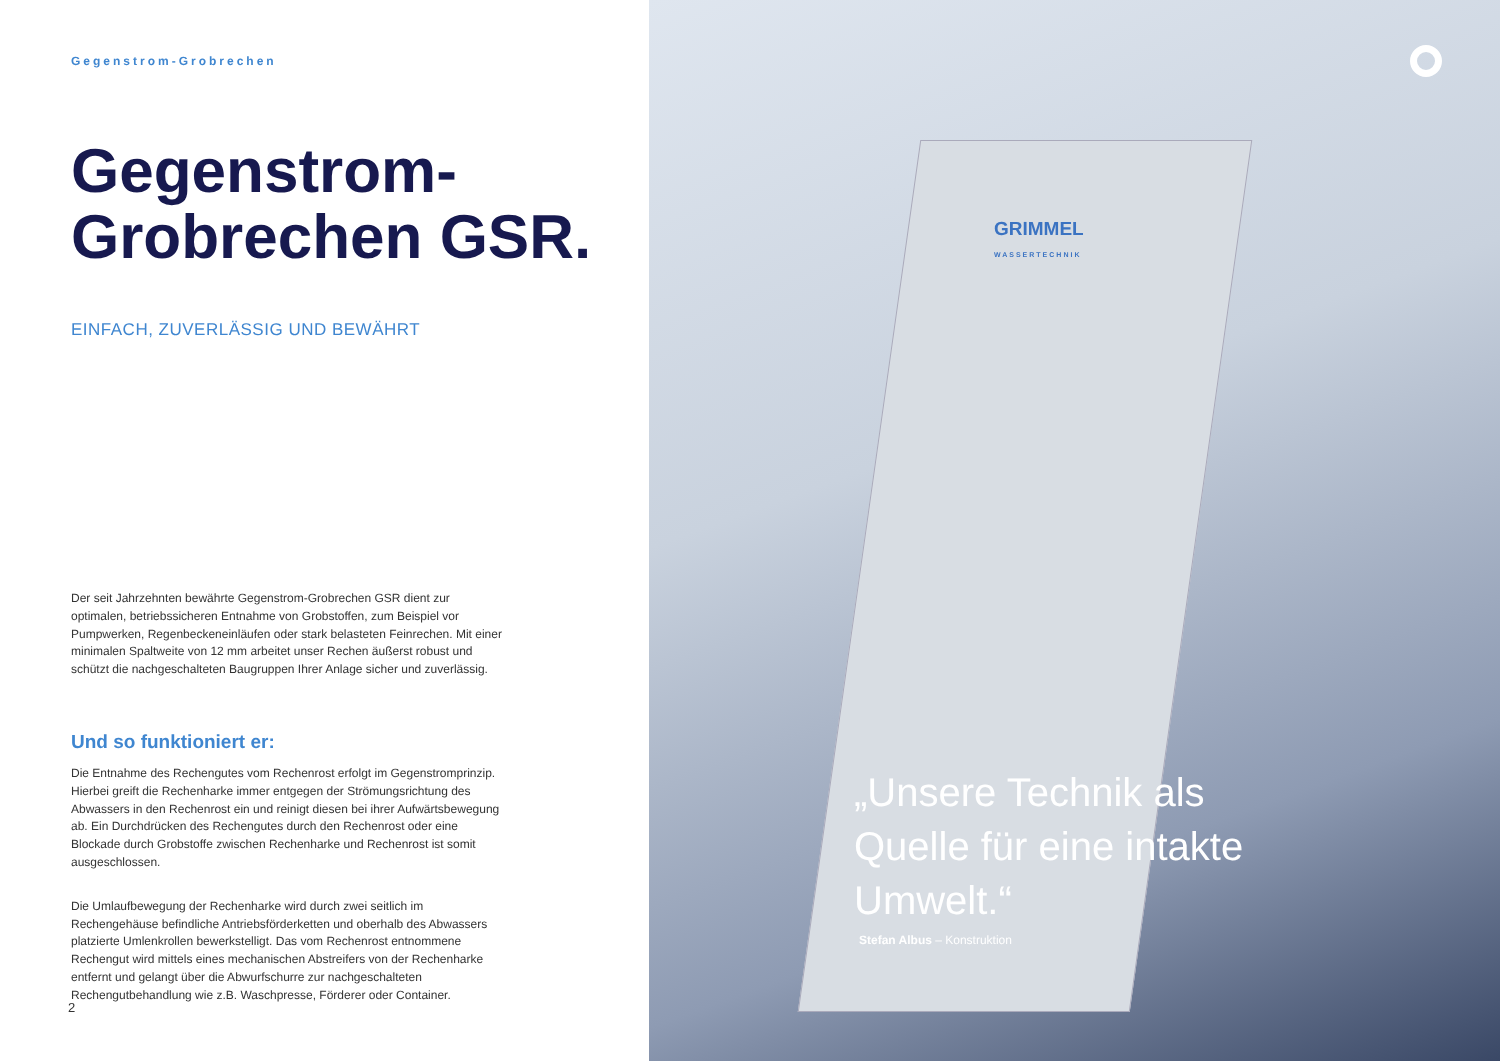Gegenstrom-Grobrechen
Gegenstrom-
Grobrechen GSR.
EINFACH, ZUVERLÄSSIG UND BEWÄHRT
Der seit Jahrzehnten bewährte Gegenstrom-Grobrechen GSR dient zur optimalen, betriebssicheren Entnahme von Grobstoffen, zum Beispiel vor Pumpwerken, Regenbeckeneinläufen oder stark belasteten Feinrechen. Mit einer minimalen Spaltweite von 12 mm arbeitet unser Rechen äußerst robust und schützt die nachgeschalteten Baugruppen Ihrer Anlage sicher und zuverlässig.
Und so funktioniert er:
Die Entnahme des Rechengutes vom Rechenrost erfolgt im Gegenstromprinzip. Hierbei greift die Rechenharke immer entgegen der Strömungsrichtung des Abwassers in den Rechenrost ein und reinigt diesen bei ihrer Aufwärtsbewegung ab. Ein Durchdrücken des Rechengutes durch den Rechenrost oder eine Blockade durch Grobstoffe zwischen Rechenharke und Rechenrost ist somit ausgeschlossen.
Die Umlaufbewegung der Rechenharke wird durch zwei seitlich im Rechengehäuse befindliche Antriebsförderketten und oberhalb des Abwassers platzierte Umlenkrollen bewerkstelligt. Das vom Rechenrost entnommene Rechengut wird mittels eines mechanischen Abstreifers von der Rechenharke entfernt und gelangt über die Abwurfschurre zur nachgeschalteten Rechengutbehandlung wie z.B. Waschpresse, Förderer oder Container.
2
GRIMMEL
WASSERTECHNIK
„Unsere Technik als
Quelle für eine intakte
Umwelt.“
Stefan Albus – Konstruktion